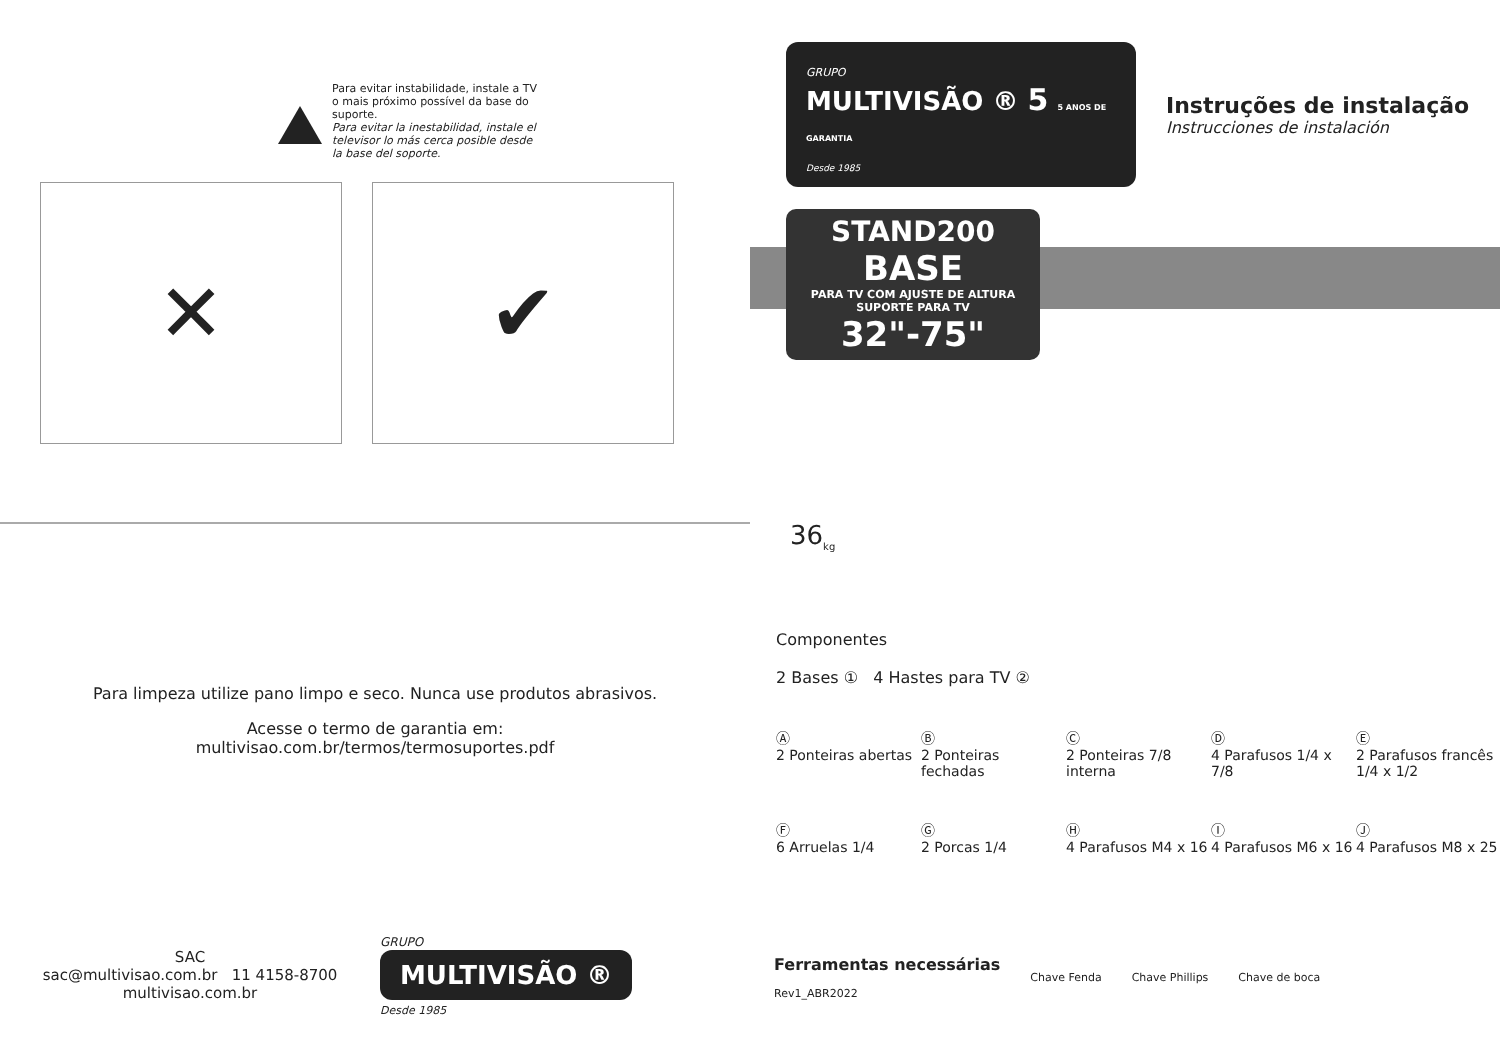Para evitar instabilidade, instale a TV o mais próximo possível da base do suporte.
Para evitar la inestabilidad, instale el televisor lo más cerca posible desde la base del soporte.
✕ ✔
Para limpeza utilize pano limpo e seco. Nunca use produtos abrasivos.
Acesse o termo de garantia em:
multivisao.com.br/termos/termosuportes.pdf
SAC
sac@multivisao.com.br 11 4158-8700
multivisao.com.br
GRUPO
MULTIVISÃO ®
Desde 1985
GRUPO
MULTIVISÃO ® 5 5 ANOS DE GARANTIA
Desde 1985
Instruções de instalação
Instrucciones de instalación
STAND200
BASE
PARA TV COM AJUSTE DE ALTURA
SUPORTE PARA TV 32"-75"
36<sub>kg</sub>
Componentes
2 Bases ① 4 Hastes para TV ②
Ⓐ
2 Ponteiras abertas
Ⓑ
2 Ponteiras fechadas
Ⓒ
2 Ponteiras 7/8 interna
Ⓓ
4 Parafusos 1/4 x 7/8
Ⓔ
2 Parafusos francês 1/4 x 1/2
Ⓕ
6 Arruelas 1/4
Ⓖ
2 Porcas 1/4
Ⓗ
4 Parafusos M4 x 16
Ⓘ
4 Parafusos M6 x 16
Ⓙ
4 Parafusos M8 x 25
Ferramentas necessárias
Rev1_ABR2022
Chave Fenda Chave Phillips Chave de boca